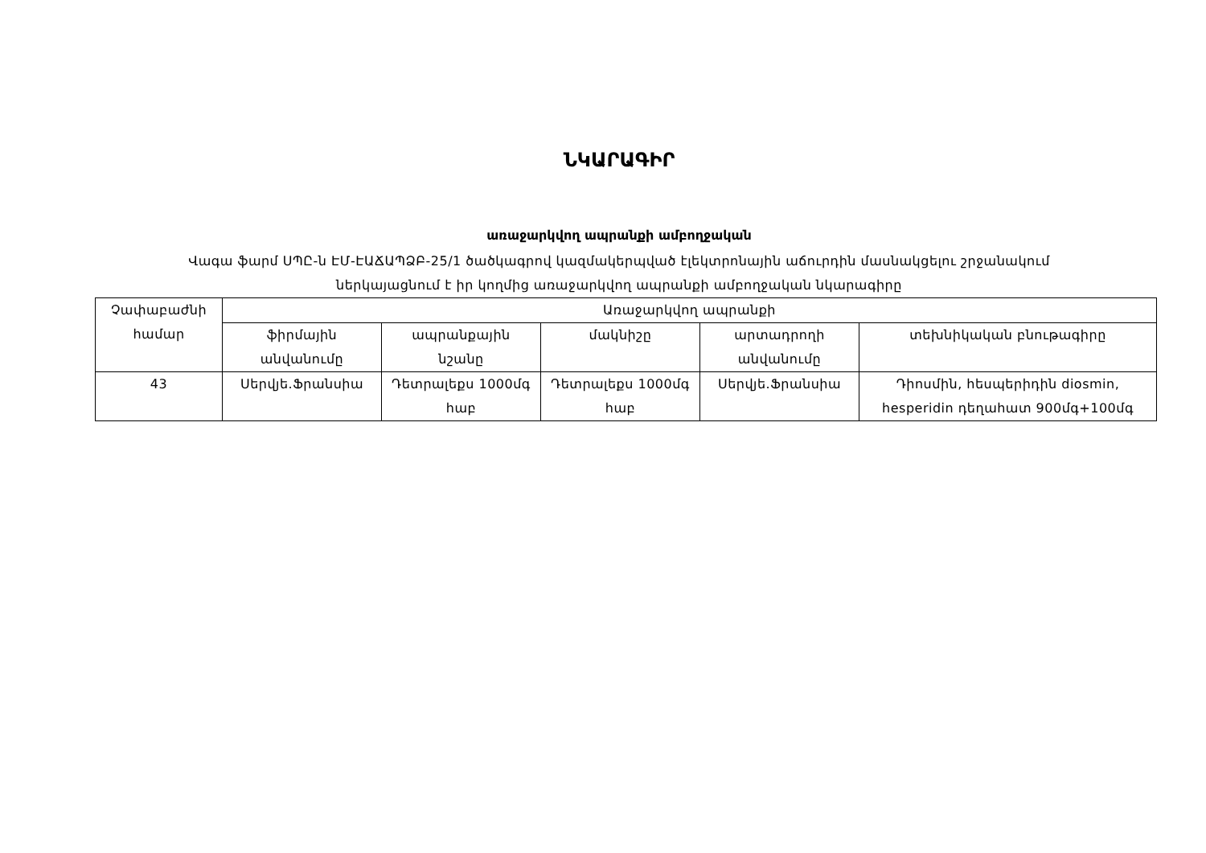ՆԿԱՐԱԳԻՐ
առաջարկվող ապրանքի ամբողջական
Վագա ֆարմ ՍՊԸ-ն ԷՄ-ԷԱՃԱՊՁԲ-25/1 ծածկագրով կազմակերպված էլեկտրոնային աճուրդին մասնակցելու շրջանակում
ներկայացնում է իր կողմից առաջարկվող ապրանքի ամբողջական նկարագիրը
| Չափաբաժնի համար | Առաջարկվող ապրանքի | | | | |
| --- | --- | --- | --- | --- | --- |
| | ֆիրմային անվանումը | ապրանքային նշանը | մակնիշը | արտադրողի անվանումը | տեխնիկական բնութագիրը |
| 43 | Սերվյե.Ֆրանսիա | Դետրալեքս 1000մգ հաբ | Դետրալեքս 1000մգ հաբ | Սերվյե.Ֆրանսիա | Դիոսմին, հեսպերիդին diosmin, hesperidin դեղահատ 900մգ+100մգ |